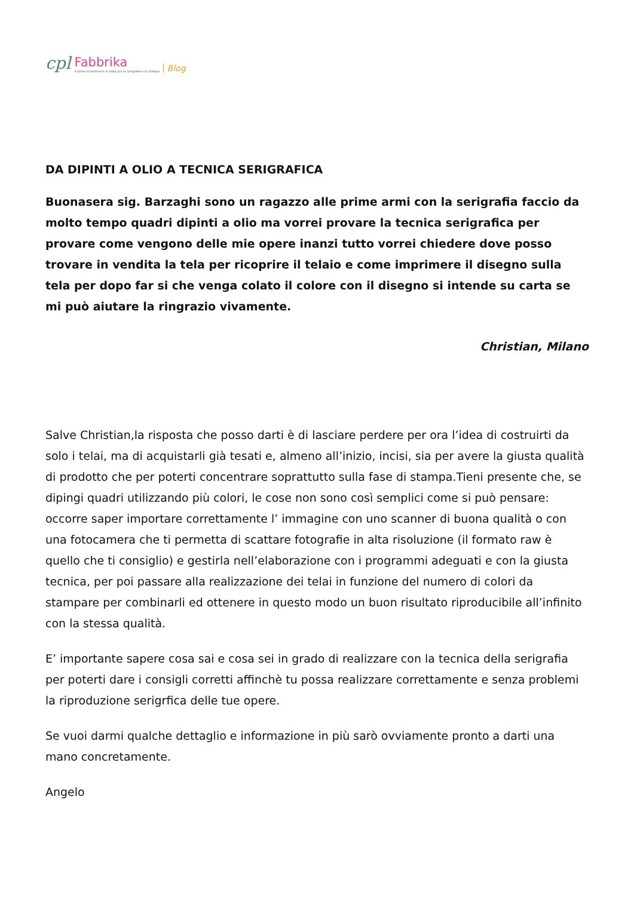cpl Fabbrika
il primo ecommerce in Italia per la serigrafia e la stampa Blog
DA DIPINTI A OLIO A TECNICA SERIGRAFICA
Buonasera sig. Barzaghi sono un ragazzo alle prime armi con la serigrafia faccio da molto tempo quadri dipinti a olio ma vorrei provare la tecnica serigrafica per provare come vengono delle mie opere inanzi tutto vorrei chiedere dove posso trovare in vendita la tela per ricoprire il telaio e come imprimere il disegno sulla tela per dopo far si che venga colato il colore con il disegno si intende su carta se mi può aiutare la ringrazio vivamente.
Christian, Milano
Salve Christian,la risposta che posso darti è di lasciare perdere per ora l’idea di costruirti da solo i telai, ma di acquistarli già tesati e, almeno all’inizio, incisi, sia per avere la giusta qualità di prodotto che per poterti concentrare soprattutto sulla fase di stampa.Tieni presente che, se dipingi quadri utilizzando più colori, le cose non sono così semplici come si può pensare: occorre saper importare correttamente l’ immagine con uno scanner di buona qualità o con una fotocamera che ti permetta di scattare fotografie in alta risoluzione (il formato raw è quello che ti consiglio) e gestirla nell’elaborazione con i programmi adeguati e con la giusta tecnica, per poi passare alla realizzazione dei telai in funzione del numero di colori da stampare per combinarli ed ottenere in questo modo un buon risultato riproducibile all’infinito con la stessa qualità.
E’ importante sapere cosa sai e cosa sei in grado di realizzare con la tecnica della serigrafia per poterti dare i consigli corretti affinchè tu possa realizzare correttamente e senza problemi la riproduzione serigrfica delle tue opere.
Se vuoi darmi qualche dettaglio e informazione in più sarò ovviamente pronto a darti una mano concretamente.
Angelo